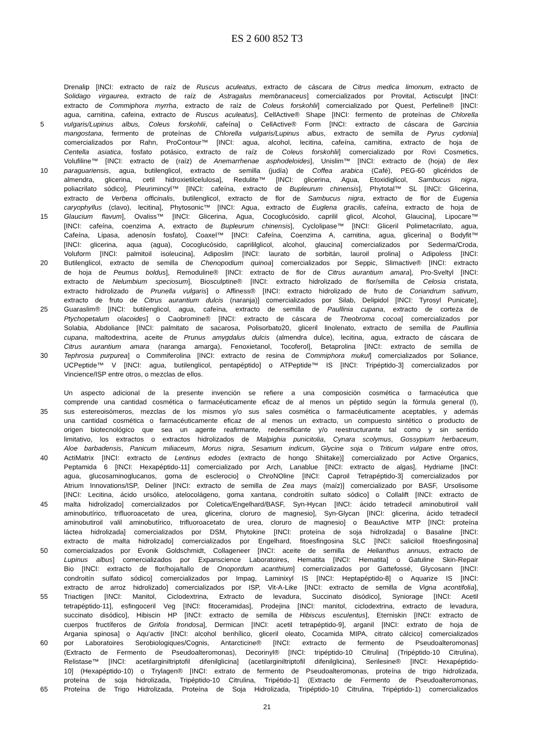ES 2 600 852 T3
Drenalip [INCI: extracto de raíz de Ruscus aculeatus, extracto de cáscara de Citrus medica limonum, extracto de
Solidago virgaurea, extracto de raíz de Astragalus membranaceus] comercializados por Provital, Actisculpt [INCI:
extracto de Commiphora myrrha, extracto de raíz de Coleus forskohlii] comercializado por Quest, Perfeline® [INCI:
agua, carnitina, cafeina, extracto de Ruscus aculeatus], CellActive® Shape [INCI: fermento de proteínas de Chlorella
5 vulgaris/Lupinus albus, Coleus forskohlii, cafeína] o CellActive® Form [INCI: extracto de cáscara de Garcinia
mangostana, fermento de proteínas de Chlorella vulgaris/Lupinus albus, extracto de semilla de Pyrus cydonia]
comercializados por Rahn, ProContour™ [INCI: agua, alcohol, lecitina, cafeína, carnitina, extracto de hoja de
Centella asiatica, fosfato potásico, extracto de raíz de Coleus forskohlii] comercializado por Rovi Cosmetics,
Volufiline™ [INCI: extracto de (raíz) de Anemarrhenae asphodeloides], Unislim™ [INCI: extracto de (hoja) de Ilex
10 paraguariensis, agua, butilenglicol, extracto de semilla (judía) de Coffea arabica (Café), PEG-60 glicéridos de
almendra, glicerina, cetil hidroxietilcelulosa], Redulite™ [INCI: glicerina, Agua, Etoxidiglicol, Sambucus nigra,
poliacrilato sódico], Pleurimincyl™ [INCI: cafeína, extracto de Bupleurum chinensis], Phytotal™ SL [INCI: Glicerina,
extracto de Verbena officinalis, butilenglicol, extracto de flor de Sambucus nigra, extracto de flor de Eugenia
caryophyllus (clavo), lecitina], Phytosonic™ [INCI: Agua, extracto de Euglena gracilis, cafeína, extracto de hoja de
15 Glaucium flavum], Ovaliss™ [INCI: Glicerina, Agua, Cocoglucósido, caprilil glicol, Alcohol, Glaucina], Lipocare™
[INCI: cafeína, coenzima A, extracto de Bupleurum chinensis], Cyclolipase™ [INCI: Gliceril Polimetacrilato, agua,
Cafeína, Lipasa, adenosín fosfato], Coaxel™ [INCI: Cafeína, Coenzima A, carnitina, agua, glicerina] o Bodyfit™
[INCI: glicerina, aqua (agua), Cocoglucósido, caprililglicol, alcohol, glaucina] comercializados por Sederma/Croda,
Voluform [INCI: palmitoil isoleucina], Adiposlim [INCI: laurato de sorbitán, lauroil prolina] o Adipoless [INCI:
20 Butilenglicol, extracto de semilla de Chenopodium quinoa] comercializados por Seppic, Slimactive® [INCI: extracto
de hoja de Peumus boldus], Remoduline® [INCI: extracto de flor de Citrus aurantium amara], Pro-Sveltyl [INCI:
extracto de Nelumbium speciosum], Biosculptine® [INCI: extracto hidrolizado de flor/semilla de Celosia cristata,
extracto hidrolizado de Prunella vulgaris] o Affiness® [INCI: extracto hidrolizado de fruto de Coriandrum sativum,
extracto de fruto de Citrus aurantium dulcis (naranja)] comercializados por Silab, Delipidol [INCI: Tyrosyl Punicate],
25 Guaraslim® [INCI: butilenglicol, agua, cafeína, extracto de semilla de Paullinia cupana, extracto de corteza de
Ptychopetalum olacoides] o Caobromine® [INCI: extracto de cáscara de Theobroma cocoa] comercializados por
Solabia, Abdoliance [INCI: palmitato de sacarosa, Polisorbato20, gliceril linolenato, extracto de semilla de Paullinia
cupana, maltodextrina, aceite de Prunus amygdalus dulcis (almendra dulce), lecitina, agua, extracto de cáscara de
Citrus aurantium amara (naranga amarga), Fenoxietanol, Tocoferol], Betaprolina [INCI: extracto de semilla de
30 Tephrosia purpurea] o Commiferolina [INCI: extracto de resina de Commiphora mukul] comercializados por Soliance,
UCPeptide™ V [INCI: agua, butilenglicol, pentapéptido] o ATPeptide™ IS [INCI: Tripéptido-3] comercializados por
Vincience/ISP entre otros, o mezclas de ellos.
Un aspecto adicional de la presente invención se refiere a una composición cosmética o farmacéutica que
comprende una cantidad cosmética o farmacéuticamente eficaz de al menos un péptido según la fórmula general (I),
35 sus estereoisómeros, mezclas de los mismos y/o sus sales cosmética o farmacéuticamente aceptables, y además
una cantidad cosmética o farmacéuticamente eficaz de al menos un extracto, un compuesto sintético o producto de
origen biotecnológico que sea un agente reafirmante, redensificante y/o reestructurante tal como y sin sentido
limitativo, los extractos o extractos hidrolizados de Malpighia punicitolia, Cynara scolymus, Gossypium herbaceum,
Aloe barbadensis, Panicum miliaceum, Morus nigra, Sesamum indicum, Glycine soja o Triticum vulgare entre otros,
40 ActiMatrix [INCI: extracto de Lentinus edodes (extracto de hongo Shiitake)] comercializado por Active Organics,
Peptamida 6 [INCI: Hexapéptido-11] comercializado por Arch, Lanablue [INCI: extracto de algas], Hydriame [INCI:
agua, glucosaminoglucanos, goma de esclerocio] o ChroNOline [INCI: Caproil Tetrapéptido-3] comercializados por
Atrium Innovations/ISP, Deliner [INCI: extracto de semilla de Zea mays (maíz)] comercializado por BASF, Ursolisome
[INCI: Lecitina, ácido ursólico, atelocolágeno, goma xantana, condroitín sultato sódico] o Collalift [INCI: extracto de
45 malta hidrolizado] comercializados por Coletica/Engelhard/BASF, Syn-Hycan [INCI: ácido tetradecil aminobutiroil valil
aminobutírico, trifluoroacetato de urea, glicerina, cloruro de magnesio], Syn-Glycan [INCI: glicerina, ácido tetradecil
aminobutiroil valil aminobutírico, trifluoroacetato de urea, cloruro de magnesio] o BeauActive MTP [INCI: proteína
láctea hidrolizada] comercializados por DSM, Phytokine [INCI: proteína de soja hidrolizada] o Basaline [INCI:
extracto de malta hidrolizado] comercializados por Engelhard, fitoesfingosina SLC [INCI: saliciloil fitoesfingosina]
50 comercializados por Evonik Goldschmidt, Collageneer [INCI: aceite de semilla de Helianthus annuus, extracto de
Lupinus albus] comercializados por Expanscience Laboratoires, Hematita [INCI: Hematita] o Gatuline Skin-Repair
Bio [INCI: extracto de flor/hoja/tallo de Onopordum acanthium] comercializados por Gattefossé, Glycosann [INCI:
condroitín sulfato sódico] comercializados por Impag, Laminixyl IS [INCI: Heptapéptido-8] o Aquarize IS [INCI:
extracto de arroz hidrolizado] comercializados por ISP, Vit-A-Like [INCI: extracto de semilla de Vigna acontifolia],
55 Triactigen [INCI: Manitol, Ciclodextrina, Extracto de levadura, Succinato disódico], Syniorage [INCI: Acetil
tetrapéptido-11], esfingoceril Veg [INCI: fitoceramidas], Prodejina [INCI: manitol, ciclodextrina, extracto de levadura,
succinato disódico], Hibiscin HP [INCI: extracto de semilla de Hibiscus esculentus], Eterniskin [INCI: extracto de
cuerpos fructíferos de Grifola frondosa], Dermican [INCI: acetil tetrapéptido-9], arganil [INCI: extrato de hoja de
Argania spinosa] o Aqu'activ [INCI: alcohol benhílico, gliceril oleato, Cocamida MIPA, citrato cálcico] comercializados
60 por Laboratoires Serobiologiques/Cognis, Antarcticine® [INCI: extracto de fermento de Pseudoalteromonas]
(Extracto de Fermento de Pseudoalteromonas), Decorinyl® [INCI: tripéptido-10 Citrulina] (Tripéptido-10 Citrulina),
Relistase™ [INCI: acetilarginiltriptofil difenilglicina] (acetilarginiltriptofil difenilglicina), Serilesine® [INCI: Hexapéptido-
10] (Hexapéptido-10) o Trylagen® [INCI: extrato de fermento de Pseudoalteromonas, proteína de trigo hidrolizada,
proteína de soja hidrolizada, Tripéptido-10 Citrulina, Tripétido-1] (Extracto de Fermento de Pseudoalteromonas,
65 Proteína de Trigo Hidrolizada, Proteína de Soja Hidrolizada, Tripéptido-10 Citrulina, Tripéptido-1) comercializados
21